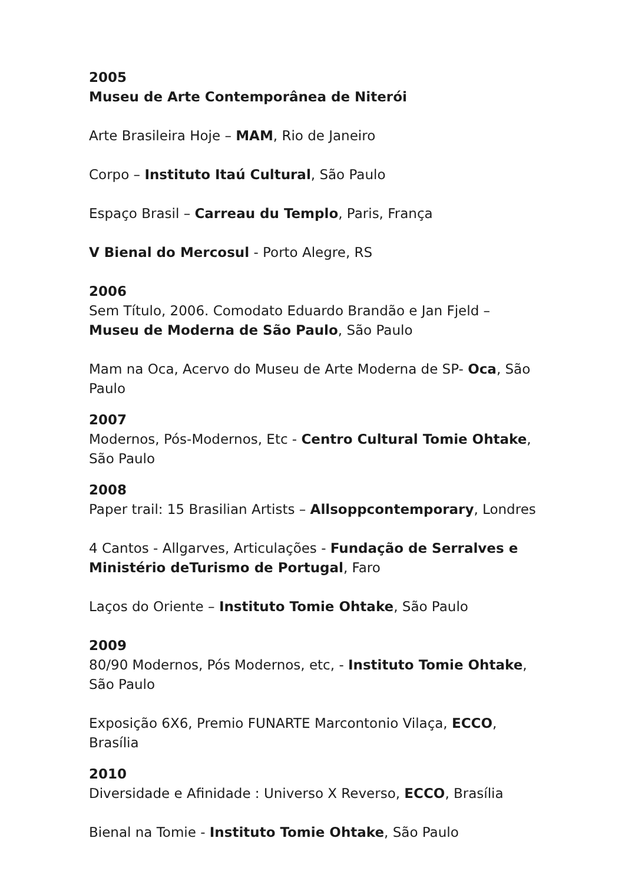2005
Museu de Arte Contemporânea de Niterói
Arte Brasileira Hoje – MAM, Rio de Janeiro
Corpo – Instituto Itaú Cultural, São Paulo
Espaço Brasil – Carreau du Templo, Paris, França
V Bienal do Mercosul - Porto Alegre, RS
2006
Sem Título, 2006. Comodato Eduardo Brandão e Jan Fjeld – Museu de Moderna de São Paulo, São Paulo
Mam na Oca, Acervo do Museu de Arte Moderna de SP- Oca, São Paulo
2007
Modernos, Pós-Modernos, Etc - Centro Cultural Tomie Ohtake, São Paulo
2008
Paper trail: 15 Brasilian Artists – Allsoppcontemporary, Londres
4 Cantos - Allgarves, Articulações - Fundação de Serralves e Ministério deTurismo de Portugal, Faro
Laços do Oriente – Instituto Tomie Ohtake, São Paulo
2009
80/90 Modernos, Pós Modernos, etc, - Instituto Tomie Ohtake, São Paulo
Exposição 6X6, Premio FUNARTE Marcontonio Vilaça, ECCO, Brasília
2010
Diversidade e Afinidade : Universo X Reverso, ECCO, Brasília
Bienal na Tomie - Instituto Tomie Ohtake, São Paulo